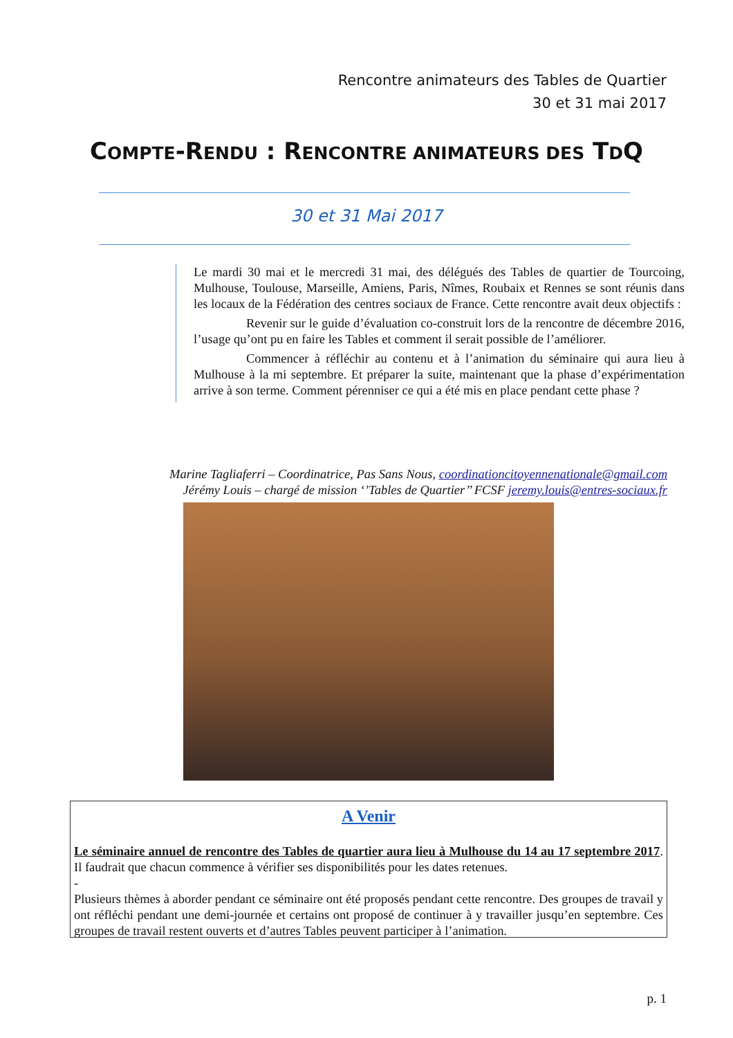Rencontre animateurs des Tables de Quartier
30 et 31 mai 2017
COMPTE-RENDU : RENCONTRE ANIMATEURS DES TDQ
30 et 31 Mai 2017
Le mardi 30 mai et le mercredi 31 mai, des délégués des Tables de quartier de Tourcoing, Mulhouse, Toulouse, Marseille, Amiens, Paris, Nîmes, Roubaix et Rennes se sont réunis dans les locaux de la Fédération des centres sociaux de France. Cette rencontre avait deux objectifs :
Revenir sur le guide d’évaluation co-construit lors de la rencontre de décembre 2016, l’usage qu’ont pu en faire les Tables et comment il serait possible de l’améliorer.
Commencer à réfléchir au contenu et à l’animation du séminaire qui aura lieu à Mulhouse à la mi septembre. Et préparer la suite, maintenant que la phase d’expérimentation arrive à son terme. Comment pérenniser ce qui a été mis en place pendant cette phase ?
Marine Tagliaferri – Coordinatrice, Pas Sans Nous, coordinationcitoyennenationale@gmail.com
Jérémy Louis – chargé de mission ‘’Tables de Quartier’’ FCSF jeremy.louis@entres-sociaux.fr
A Venir
Le séminaire annuel de rencontre des Tables de quartier aura lieu à Mulhouse du 14 au 17 septembre 2017. Il faudrait que chacun commence à vérifier ses disponibilités pour les dates retenues.
-
Plusieurs thèmes à aborder pendant ce séminaire ont été proposés pendant cette rencontre. Des groupes de travail y ont réfléchi pendant une demi-journée et certains ont proposé de continuer à y travailler jusqu’en septembre. Ces groupes de travail restent ouverts et d’autres Tables peuvent participer à l’animation.
p. 1